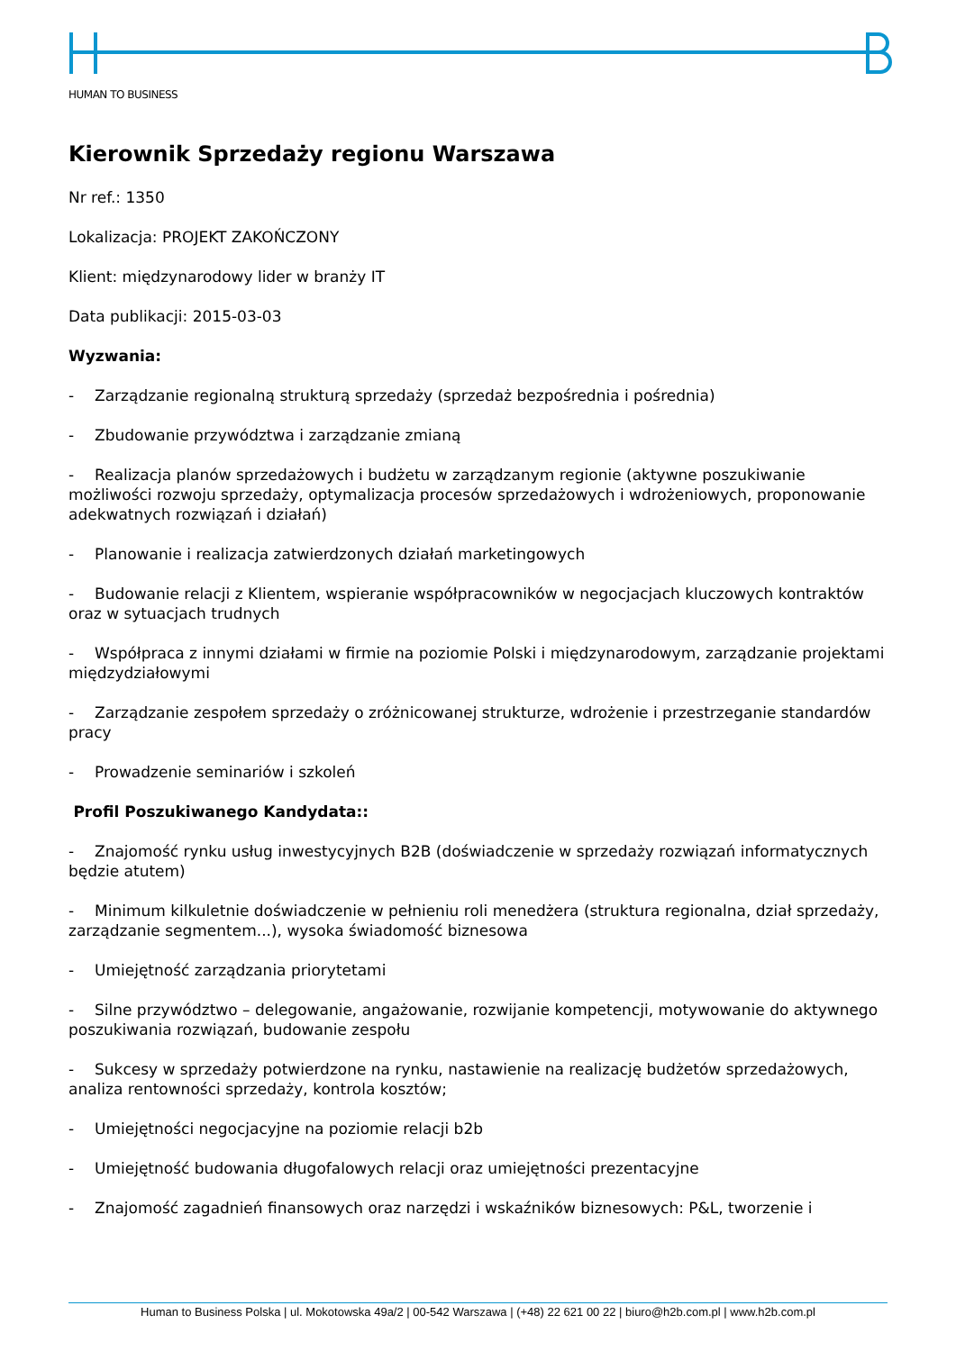HUMAN TO BUSINESS
Kierownik Sprzedaży regionu Warszawa
Nr ref.: 1350
Lokalizacja: PROJEKT ZAKOŃCZONY
Klient: międzynarodowy lider w branży IT
Data publikacji: 2015-03-03
Wyzwania:
- Zarządzanie regionalną strukturą sprzedaży (sprzedaż bezpośrednia i pośrednia)
- Zbudowanie przywództwa i zarządzanie zmianą
- Realizacja planów sprzedażowych i budżetu w zarządzanym regionie (aktywne poszukiwanie możliwości rozwoju sprzedaży, optymalizacja procesów sprzedażowych i wdrożeniowych, proponowanie adekwatnych rozwiązań i działań)
- Planowanie i realizacja zatwierdzonych działań marketingowych
- Budowanie relacji z Klientem, wspieranie współpracowników w negocjacjach kluczowych kontraktów oraz w sytuacjach trudnych
- Współpraca z innymi działami w firmie na poziomie Polski i międzynarodowym, zarządzanie projektami międzydziałowymi
- Zarządzanie zespołem sprzedaży o zróżnicowanej strukturze, wdrożenie i przestrzeganie standardów pracy
- Prowadzenie seminariów i szkoleń
Profil Poszukiwanego Kandydata::
- Znajomość rynku usług inwestycyjnych B2B (doświadczenie w sprzedaży rozwiązań informatycznych będzie atutem)
- Minimum kilkuletnie doświadczenie w pełnieniu roli menedżera (struktura regionalna, dział sprzedaży, zarządzanie segmentem...), wysoka świadomość biznesowa
- Umiejętność zarządzania priorytetami
- Silne przywództwo – delegowanie, angażowanie, rozwijanie kompetencji, motywowanie do aktywnego poszukiwania rozwiązań, budowanie zespołu
- Sukcesy w sprzedaży potwierdzone na rynku, nastawienie na realizację budżetów sprzedażowych, analiza rentowności sprzedaży, kontrola kosztów;
- Umiejętności negocjacyjne na poziomie relacji b2b
- Umiejętność budowania długofalowych relacji oraz umiejętności prezentacyjne
- Znajomość zagadnień finansowych oraz narzędzi i wskaźników biznesowych: P&L, tworzenie i
Human to Business Polska | ul. Mokotowska 49a/2 | 00-542 Warszawa | (+48) 22 621 00 22 | biuro@h2b.com.pl | www.h2b.com.pl